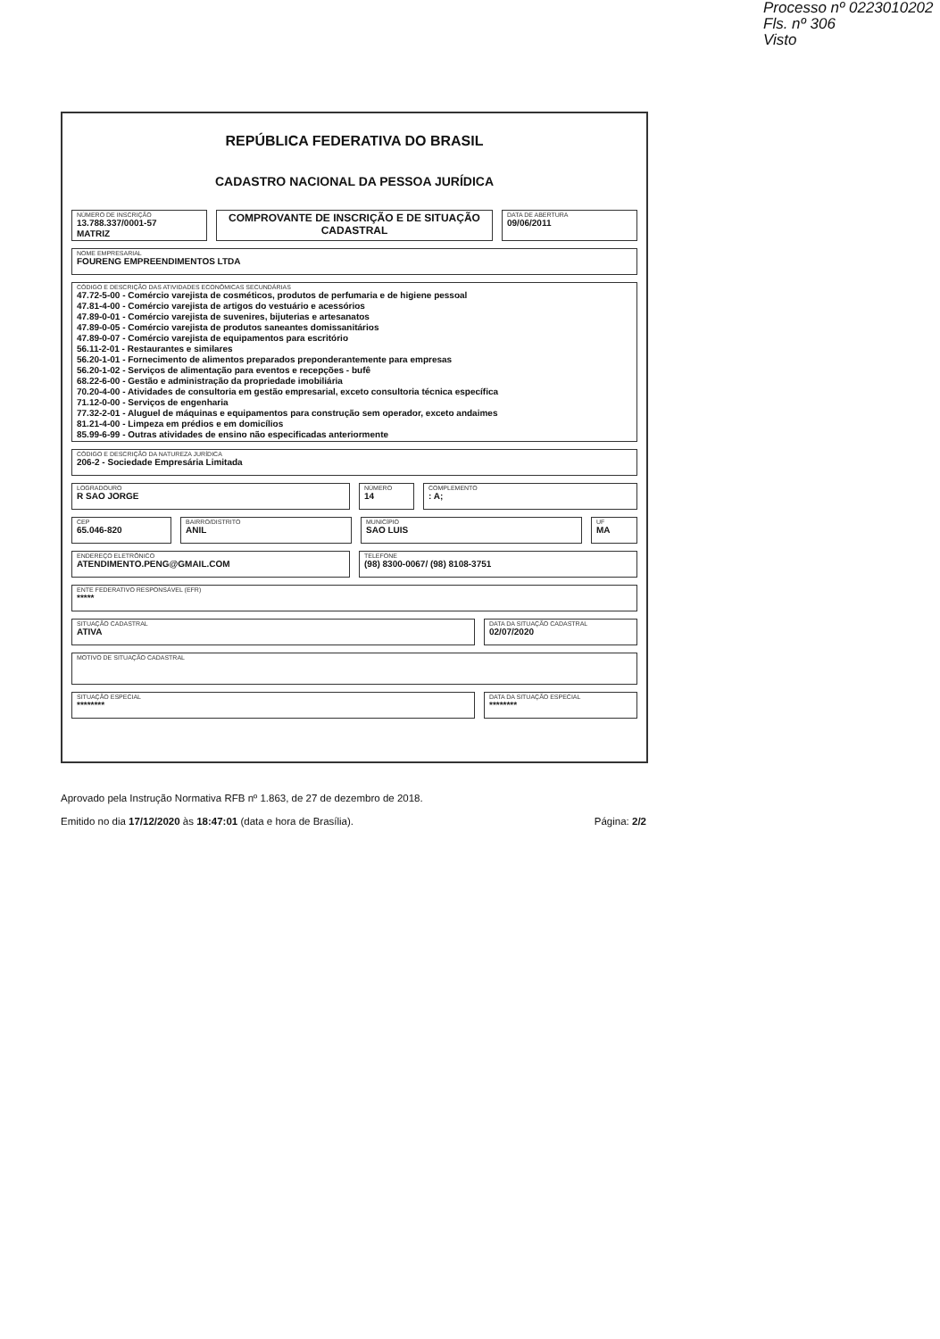Processo nº 0223010202
Fls. nº 306
Visto
REPÚBLICA FEDERATIVA DO BRASIL
CADASTRO NACIONAL DA PESSOA JURÍDICA
NÚMERO DE INSCRIÇÃO
13.788.337/0001-57
MATRIZ
COMPROVANTE DE INSCRIÇÃO E DE SITUAÇÃO CADASTRAL
DATA DE ABERTURA
09/06/2011
NOME EMPRESARIAL
FOURENG EMPREENDIMENTOS LTDA
CÓDIGO E DESCRIÇÃO DAS ATIVIDADES ECONÔMICAS SECUNDÁRIAS
47.72-5-00 - Comércio varejista de cosméticos, produtos de perfumaria e de higiene pessoal
47.81-4-00 - Comércio varejista de artigos do vestuário e acessórios
47.89-0-01 - Comércio varejista de suvenires, bijuterias e artesanatos
47.89-0-05 - Comércio varejista de produtos saneantes domissanitários
47.89-0-07 - Comércio varejista de equipamentos para escritório
56.11-2-01 - Restaurantes e similares
56.20-1-01 - Fornecimento de alimentos preparados preponderantemente para empresas
56.20-1-02 - Serviços de alimentação para eventos e recepções - bufê
68.22-6-00 - Gestão e administração da propriedade imobiliária
70.20-4-00 - Atividades de consultoria em gestão empresarial, exceto consultoria técnica específica
71.12-0-00 - Serviços de engenharia
77.32-2-01 - Aluguel de máquinas e equipamentos para construção sem operador, exceto andaimes
81.21-4-00 - Limpeza em prédios e em domicílios
85.99-6-99 - Outras atividades de ensino não especificadas anteriormente
CÓDIGO E DESCRIÇÃO DA NATUREZA JURÍDICA
206-2 - Sociedade Empresária Limitada
LOGRADOURO
R SAO JORGE
NÚMERO
14
COMPLEMENTO
: A;
CEP
65.046-820
BAIRRO/DISTRITO
ANIL
MUNICÍPIO
SAO LUIS
UF
MA
ENDEREÇO ELETRÔNICO
ATENDIMENTO.PENG@GMAIL.COM
TELEFONE
(98) 8300-0067/ (98) 8108-3751
ENTE FEDERATIVO RESPONSÁVEL (EFR)
*****
SITUAÇÃO CADASTRAL
ATIVA
DATA DA SITUAÇÃO CADASTRAL
02/07/2020
MOTIVO DE SITUAÇÃO CADASTRAL
SITUAÇÃO ESPECIAL
********
DATA DA SITUAÇÃO ESPECIAL
********
Aprovado pela Instrução Normativa RFB nº 1.863, de 27 de dezembro de 2018.
Emitido no dia 17/12/2020 às 18:47:01 (data e hora de Brasília). Página: 2/2